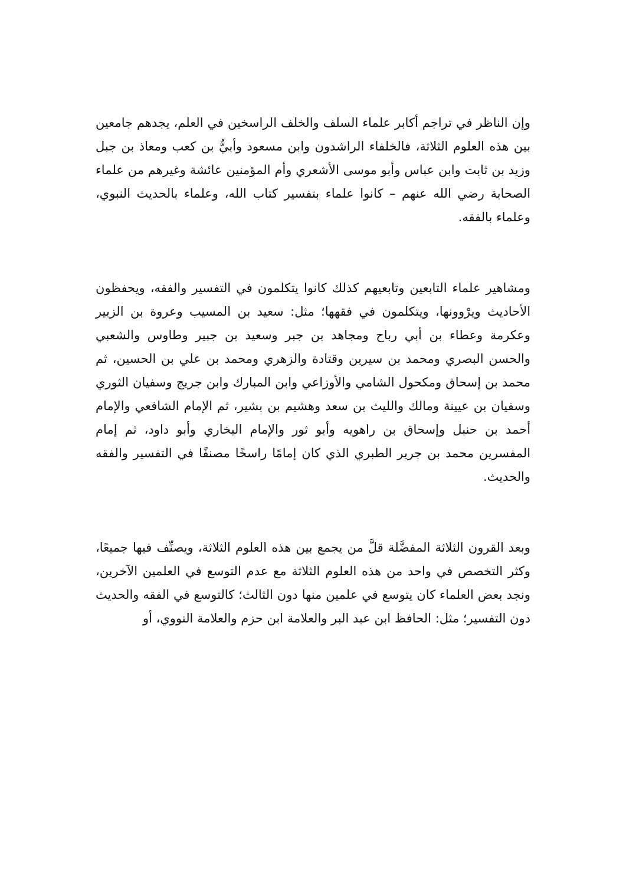وإن الناظر في تراجم أكابر علماء السلف والخلف الراسخين في العلم، يجدهم جامعين بين هذه العلوم الثلاثة، فالخلفاء الراشدون وابن مسعود وأبيٌّ بن كعب ومعاذ بن جبل وزيد بن ثابت وابن عباس وأبو موسى الأشعري وأم المؤمنين عائشة وغيرهم من علماء الصحابة رضي الله عنهم – كانوا علماء بتفسير كتاب الله، وعلماء بالحديث النبوي، وعلماء بالفقه.
ومشاهير علماء التابعين وتابعيهم كذلك كانوا يتكلمون في التفسير والفقه، ويحفظون الأحاديث ويرْوونها، ويتكلمون في فقهها؛ مثل: سعيد بن المسيب وعروة بن الزبير وعكرمة وعطاء بن أبي رباح ومجاهد بن جبر وسعيد بن جبير وطاوس والشعبي والحسن البصري ومحمد بن سيرين وقتادة والزهري ومحمد بن علي بن الحسين، ثم محمد بن إسحاق ومكحول الشامي والأوزاعي وابن المبارك وابن جريج وسفيان الثوري وسفيان بن عيينة ومالك والليث بن سعد وهشيم بن بشير، ثم الإمام الشافعي والإمام أحمد بن حنبل وإسحاق بن راهويه وأبو ثور والإمام البخاري وأبو داود، ثم إمام المفسرين محمد بن جرير الطبري الذي كان إمامًا راسخًا مصنفًا في التفسير والفقه والحديث.
وبعد القرون الثلاثة المفضَّلة قلَّ من يجمع بين هذه العلوم الثلاثة، ويصنِّف فيها جميعًا، وكثر التخصص في واحد من هذه العلوم الثلاثة مع عدم التوسع في العلمين الآخرين، ونجد بعض العلماء كان يتوسع في علمين منها دون الثالث؛ كالتوسع في الفقه والحديث دون التفسير؛ مثل: الحافظ ابن عبد البر والعلامة ابن حزم والعلامة النووي، أو